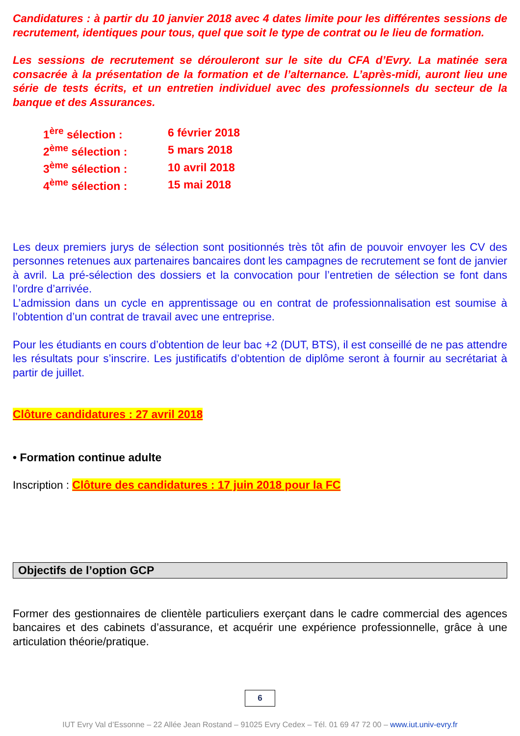Candidatures : à partir du 10 janvier 2018 avec 4 dates limite pour les différentes sessions de recrutement, identiques pour tous, quel que soit le type de contrat ou le lieu de formation.
Les sessions de recrutement se dérouleront sur le site du CFA d’Evry. La matinée sera consacrée à la présentation de la formation et de l’alternance. L’après-midi, auront lieu une série de tests écrits, et un entretien individuel avec des professionnels du secteur de la banque et des Assurances.
| 1<sup>ère</sup> sélection : | 6 février 2018 |
| 2<sup>ème</sup> sélection : | 5 mars 2018 |
| 3<sup>ème</sup> sélection : | 10 avril 2018 |
| 4<sup>ème</sup> sélection : | 15 mai 2018 |
Les deux premiers jurys de sélection sont positionnés très tôt afin de pouvoir envoyer les CV des personnes retenues aux partenaires bancaires dont les campagnes de recrutement se font de janvier à avril. La pré-sélection des dossiers et la convocation pour l’entretien de sélection se font dans l’ordre d’arrivée.
L’admission dans un cycle en apprentissage ou en contrat de professionnalisation est soumise à l’obtention d’un contrat de travail avec une entreprise.
Pour les étudiants en cours d’obtention de leur bac +2 (DUT, BTS), il est conseillé de ne pas attendre les résultats pour s’inscrire. Les justificatifs d’obtention de diplôme seront à fournir au secrétariat à partir de juillet.
Clôture candidatures : 27 avril 2018
• Formation continue adulte
Inscription : Clôture des candidatures : 17 juin 2018 pour la FC
Objectifs de l’option GCP
Former des gestionnaires de clientèle particuliers exerçant dans le cadre commercial des agences bancaires et des cabinets d’assurance, et acquérir une expérience professionnelle, grâce à une articulation théorie/pratique.
6
IUT Evry Val d’Essonne – 22 Allée Jean Rostand – 91025 Evry Cedex – Tél. 01 69 47 72 00 – www.iut.univ-evry.fr